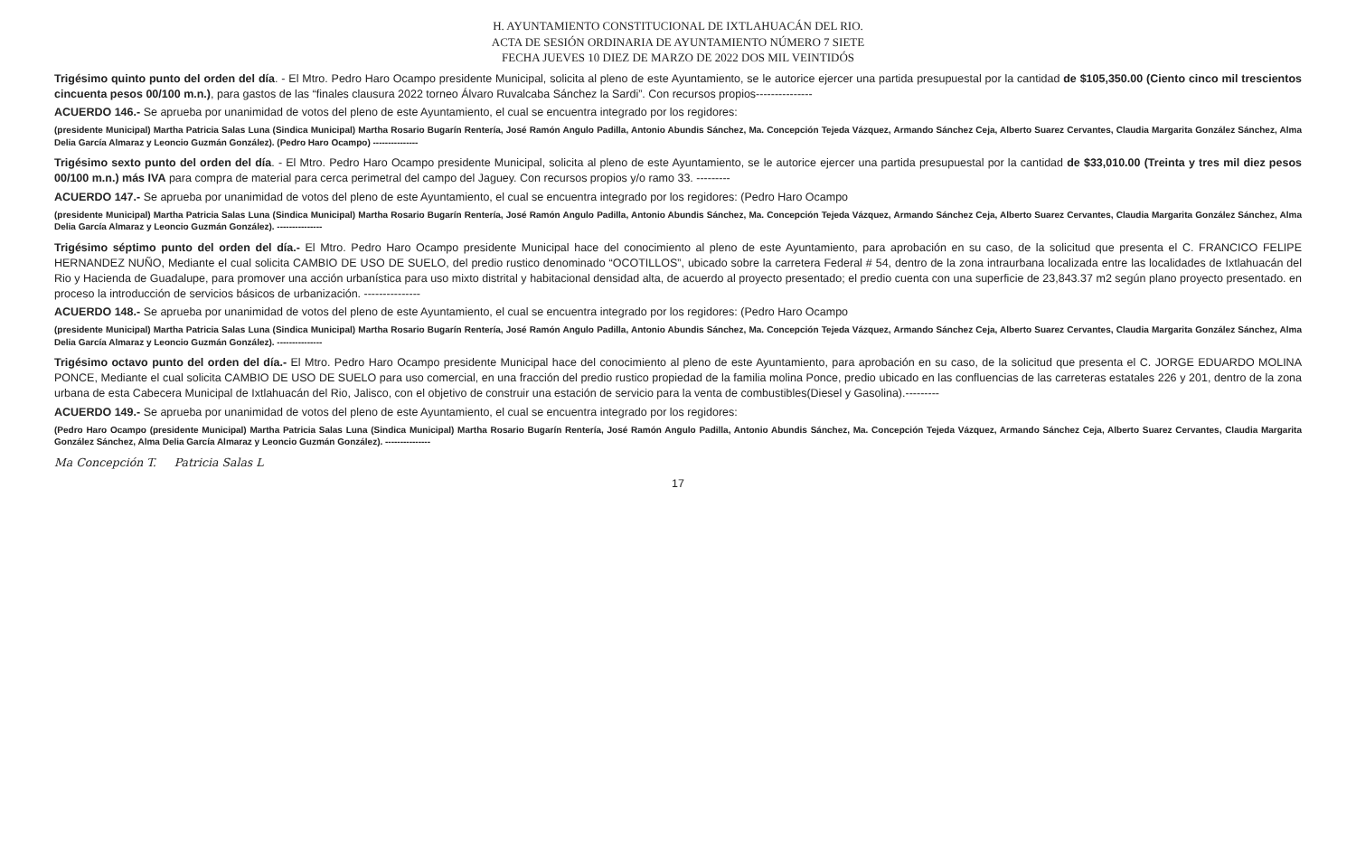H. AYUNTAMIENTO CONSTITUCIONAL DE IXTLAHUACÁN DEL RIO.
ACTA DE SESIÓN ORDINARIA DE AYUNTAMIENTO NÚMERO 7 SIETE
FECHA JUEVES 10 DIEZ DE MARZO DE 2022 DOS MIL VEINTIDÓS
Trigésimo quinto punto del orden del día. - El Mtro. Pedro Haro Ocampo presidente Municipal, solicita al pleno de este Ayuntamiento, se le autorice ejercer una partida presupuestal por la cantidad de $105,350.00 (Ciento cinco mil trescientos cincuenta pesos 00/100 m.n.), para gastos de las “finales clausura 2022 torneo Álvaro Ruvalcaba Sánchez la Sardi”. Con recursos propios---------------
ACUERDO 146.- Se aprueba por unanimidad de votos del pleno de este Ayuntamiento, el cual se encuentra integrado por los regidores:
(presidente Municipal) Martha Patricia Salas Luna (Sindica Municipal) Martha Rosario Bugarín Rentería, José Ramón Angulo Padilla, Antonio Abundis Sánchez, Ma. Concepción Tejeda Vázquez, Armando Sánchez Ceja, Alberto Suarez Cervantes, Claudia Margarita González Sánchez, Alma Delia García Almaraz y Leoncio Guzmán González). (Pedro Haro Ocampo) ---------------
Trigésimo sexto punto del orden del día. - El Mtro. Pedro Haro Ocampo presidente Municipal, solicita al pleno de este Ayuntamiento, se le autorice ejercer una partida presupuestal por la cantidad de $33,010.00 (Treinta y tres mil diez pesos 00/100 m.n.) más IVA para compra de material para cerca perimetral del campo del Jaguey. Con recursos propios y/o ramo 33. ---------
ACUERDO 147.- Se aprueba por unanimidad de votos del pleno de este Ayuntamiento, el cual se encuentra integrado por los regidores: (Pedro Haro Ocampo
(presidente Municipal) Martha Patricia Salas Luna (Sindica Municipal) Martha Rosario Bugarín Rentería, José Ramón Angulo Padilla, Antonio Abundis Sánchez, Ma. Concepción Tejeda Vázquez, Armando Sánchez Ceja, Alberto Suarez Cervantes, Claudia Margarita González Sánchez, Alma Delia García Almaraz y Leoncio Guzmán González). ---------------
Trigésimo séptimo punto del orden del día.- El Mtro. Pedro Haro Ocampo presidente Municipal hace del conocimiento al pleno de este Ayuntamiento, para aprobación en su caso, de la solicitud que presenta el C. FRANCICO FELIPE HERNANDEZ NUÑO, Mediante el cual solicita CAMBIO DE USO DE SUELO, del predio rustico denominado “OCOTILLOS”, ubicado sobre la carretera Federal # 54, dentro de la zona intraurbana localizada entre las localidades de Ixtlahuacán del Rio y Hacienda de Guadalupe, para promover una acción urbanística para uso mixto distrital y habitacional densidad alta, de acuerdo al proyecto presentado; el predio cuenta con una superficie de 23,843.37 m2 según plano proyecto presentado. en proceso la introducción de servicios básicos de urbanización. ---------------
ACUERDO 148.- Se aprueba por unanimidad de votos del pleno de este Ayuntamiento, el cual se encuentra integrado por los regidores: (Pedro Haro Ocampo
(presidente Municipal) Martha Patricia Salas Luna (Sindica Municipal) Martha Rosario Bugarín Rentería, José Ramón Angulo Padilla, Antonio Abundis Sánchez, Ma. Concepción Tejeda Vázquez, Armando Sánchez Ceja, Alberto Suarez Cervantes, Claudia Margarita González Sánchez, Alma Delia García Almaraz y Leoncio Guzmán González). ---------------
Trigésimo octavo punto del orden del día.- El Mtro. Pedro Haro Ocampo presidente Municipal hace del conocimiento al pleno de este Ayuntamiento, para aprobación en su caso, de la solicitud que presenta el C. JORGE EDUARDO MOLINA PONCE, Mediante el cual solicita CAMBIO DE USO DE SUELO para uso comercial, en una fracción del predio rustico propiedad de la familia molina Ponce, predio ubicado en las confluencias de las carreteras estatales 226 y 201, dentro de la zona urbana de esta Cabecera Municipal de Ixtlahuacán del Rio, Jalisco, con el objetivo de construir una estación de servicio para la venta de combustibles(Diesel y Gasolina).---------
ACUERDO 149.- Se aprueba por unanimidad de votos del pleno de este Ayuntamiento, el cual se encuentra integrado por los regidores:
(Pedro Haro Ocampo (presidente Municipal) Martha Patricia Salas Luna (Sindica Municipal) Martha Rosario Bugarín Rentería, José Ramón Angulo Padilla, Antonio Abundis Sánchez, Ma. Concepción Tejeda Vázquez, Armando Sánchez Ceja, Alberto Suarez Cervantes, Claudia Margarita González Sánchez, Alma Delia García Almaraz y Leoncio Guzmán González). ---------------
Ma Concepción T. Patricia Salas L
17